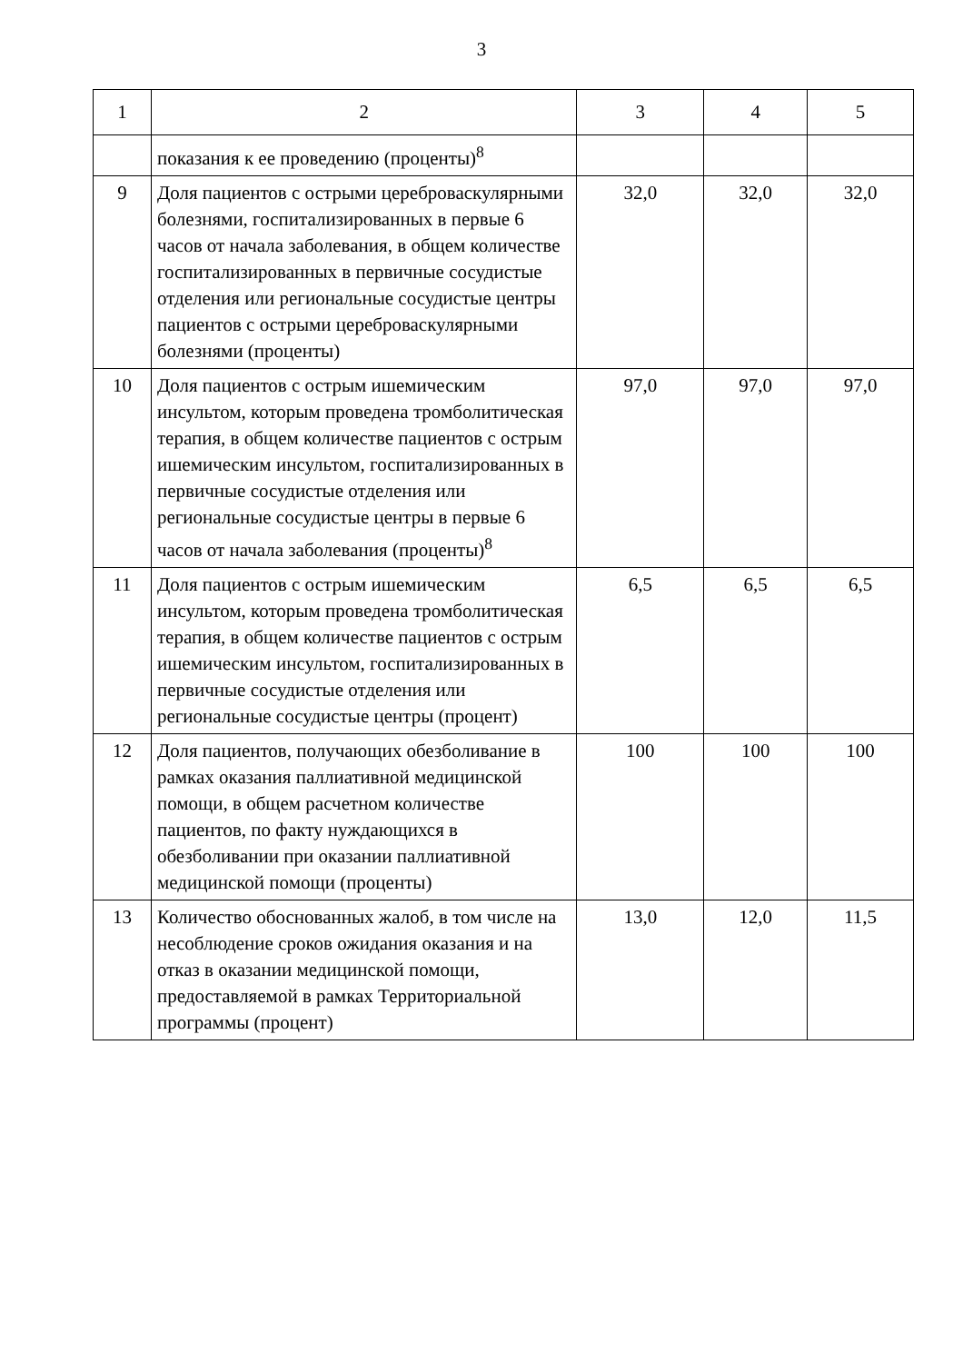3
| 1 | 2 | 3 | 4 | 5 |
| | показания к ее проведению (проценты)<sup>8</sup> | | | |
| 9 | Доля пациентов с острыми цереброваскулярными болезнями, госпитализированных в первые 6 часов от начала заболевания, в общем количестве госпитализированных в первичные сосудистые отделения или региональные сосудистые центры пациентов с острыми цереброваскулярными болезнями (проценты) | 32,0 | 32,0 | 32,0 |
| 10 | Доля пациентов с острым ишемическим инсультом, которым проведена тромболитическая терапия, в общем количестве пациентов с острым ишемическим инсультом, госпитализированных в первичные сосудистые отделения или региональные сосудистые центры в первые 6 часов от начала заболевания (проценты)<sup>8</sup> | 97,0 | 97,0 | 97,0 |
| 11 | Доля пациентов с острым ишемическим инсультом, которым проведена тромболитическая терапия, в общем количестве пациентов с острым ишемическим инсультом, госпитализированных в первичные сосудистые отделения или региональные сосудистые центры (процент) | 6,5 | 6,5 | 6,5 |
| 12 | Доля пациентов, получающих обезболивание в рамках оказания паллиативной медицинской помощи, в общем расчетном количестве пациентов, по факту нуждающихся в обезболивании при оказании паллиативной медицинской помощи (проценты) | 100 | 100 | 100 |
| 13 | Количество обоснованных жалоб, в том числе на несоблюдение сроков ожидания оказания и на отказ в оказании медицинской помощи, предоставляемой в рамках Территориальной программы (процент) | 13,0 | 12,0 | 11,5 |